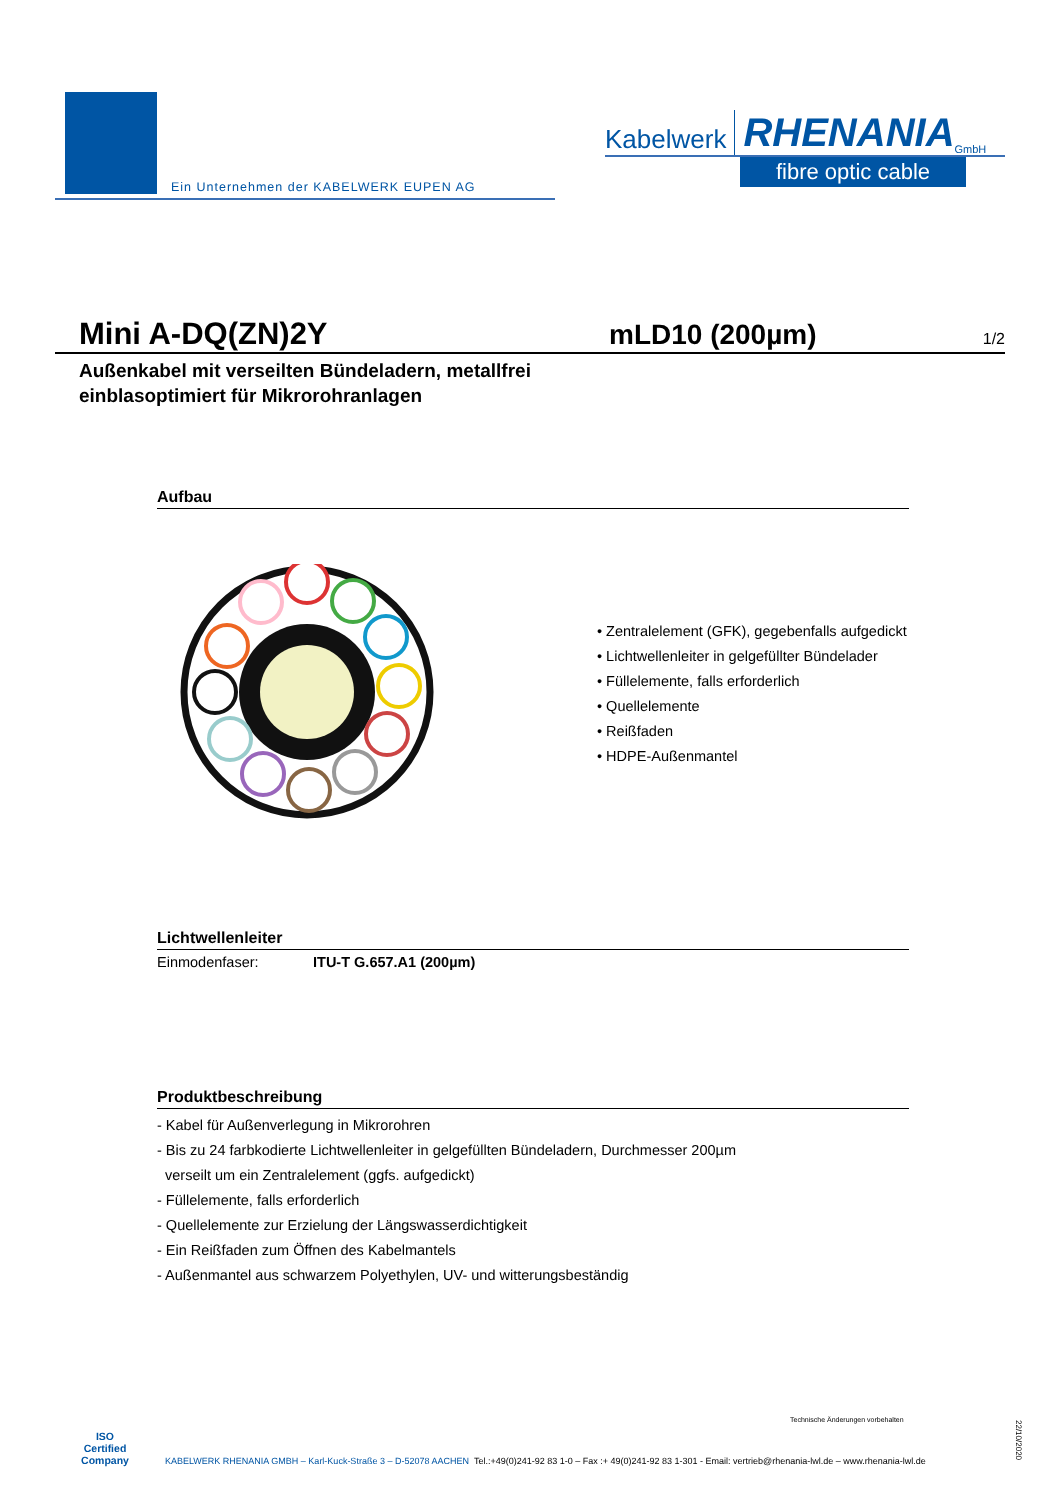Ein Unternehmen der KABELWERK EUPEN AG
Kabelwerk RHENANIA GmbH
fibre optic cable
Mini A-DQ(ZN)2Y mLD10 (200µm)
1/2
Außenkabel mit verseilten Bündeladern, metallfrei
einblasoptimiert für Mikrorohranlagen
Aufbau
• Zentralelement (GFK), gegebenfalls aufgedickt
• Lichtwellenleiter in gelgefüllter Bündelader
• Füllelemente, falls erforderlich
• Quellelemente
• Reißfaden
• HDPE-Außenmantel
Lichtwellenleiter
Einmodenfaser: ITU-T G.657.A1 (200µm)
Produktbeschreibung
- Kabel für Außenverlegung in Mikrorohren
- Bis zu 24 farbkodierte Lichtwellenleiter in gelgefüllten Bündeladern, Durchmesser 200µm
verseilt um ein Zentralelement (ggfs. aufgedickt)
- Füllelemente, falls erforderlich
- Quellelemente zur Erzielung der Längswasserdichtigkeit
- Ein Reißfaden zum Öffnen des Kabelmantels
- Außenmantel aus schwarzem Polyethylen, UV- und witterungsbeständig
Technische Änderungen vorbehalten
ISO
Certified
Company
KABELWERK RHENANIA GMBH – Karl-Kuck-Straße 3 – D-52078 AACHEN Tel.:+49(0)241-92 83 1-0 – Fax :+ 49(0)241-92 83 1-301 - Email: vertrieb@rhenania-lwl.de – www.rhenania-lwl.de
22/10/2020